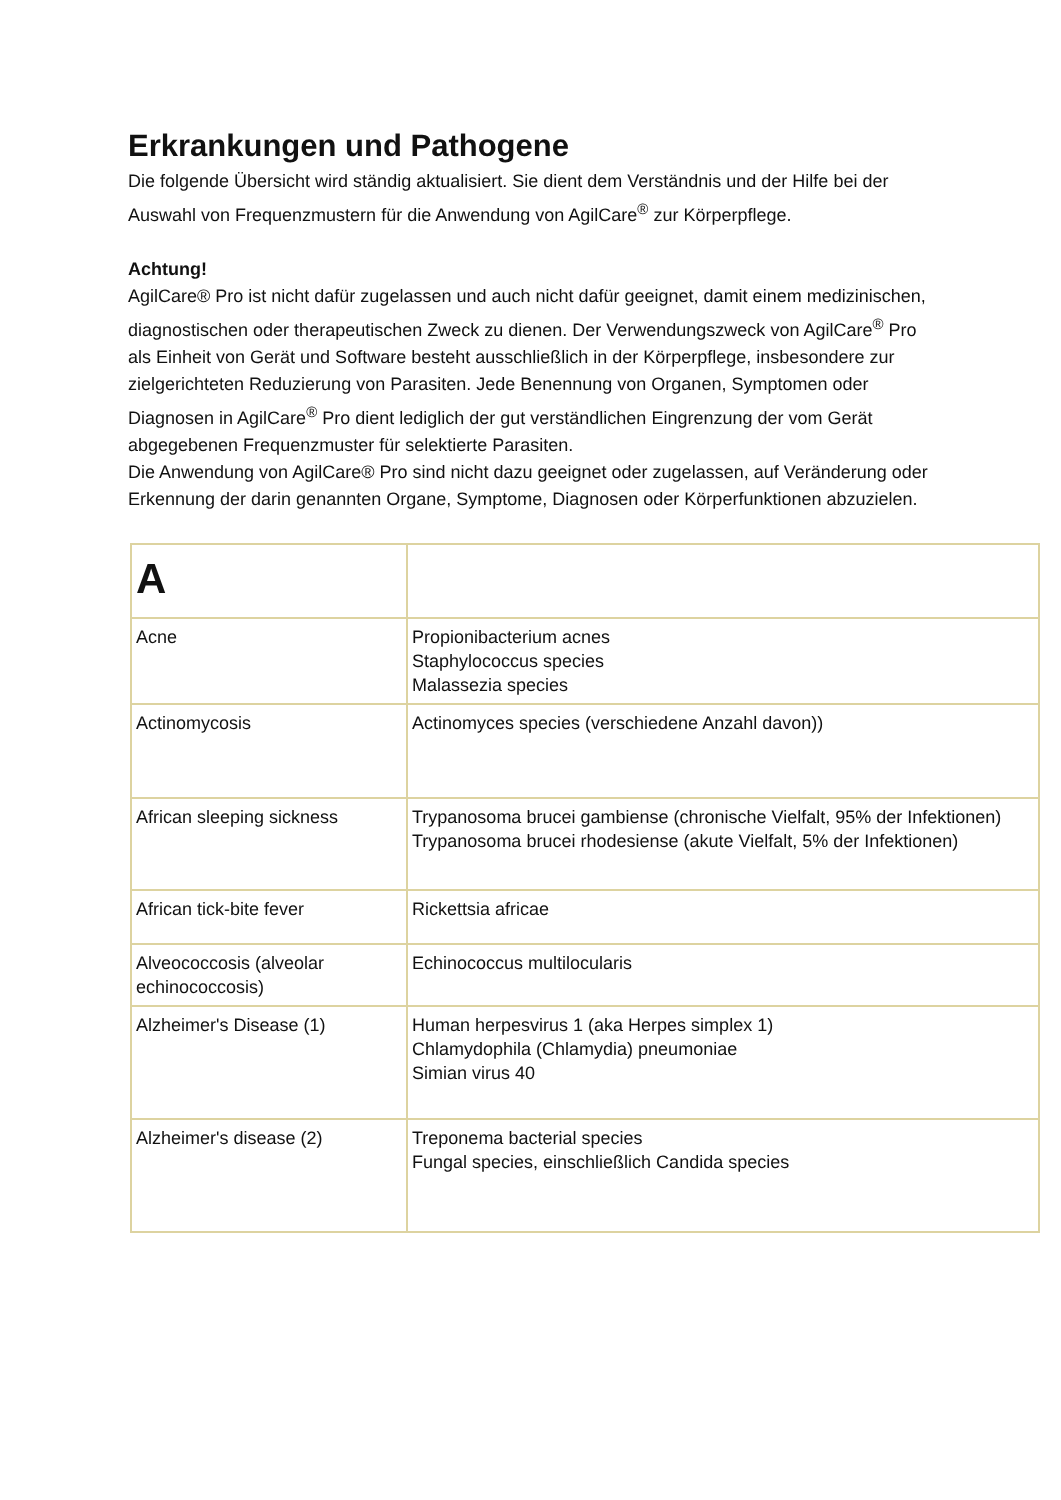Erkrankungen und Pathogene
Die folgende Übersicht wird ständig aktualisiert. Sie dient dem Verständnis und der Hilfe bei der Auswahl von Frequenzmustern für die Anwendung von AgilCare<sup>®</sup> zur Körperpflege.
Achtung!
AgilCare® Pro ist nicht dafür zugelassen und auch nicht dafür geeignet, damit einem medizinischen, diagnostischen oder therapeutischen Zweck zu dienen. Der Verwendungszweck von AgilCare<sup>®</sup> Pro als Einheit von Gerät und Software besteht ausschließlich in der Körperpflege, insbesondere zur zielgerichteten Reduzierung von Parasiten. Jede Benennung von Organen, Symptomen oder Diagnosen in AgilCare<sup>®</sup> Pro dient lediglich der gut verständlichen Eingrenzung der vom Gerät abgegebenen Frequenzmuster für selektierte Parasiten.
Die Anwendung von AgilCare® Pro sind nicht dazu geeignet oder zugelassen, auf Veränderung oder Erkennung der darin genannten Organe, Symptome, Diagnosen oder Körperfunktionen abzuzielen.
| A | |
| Acne | Propionibacterium acnes Staphylococcus species Malassezia species |
| Actinomycosis | Actinomyces species (verschiedene Anzahl davon)) |
| African sleeping sickness | Trypanosoma brucei gambiense (chronische Vielfalt, 95% der Infektionen) Trypanosoma brucei rhodesiense (akute Vielfalt, 5% der Infektionen) |
| African tick-bite fever | Rickettsia africae |
| Alveococcosis (alveolar echinococcosis) | Echinococcus multilocularis |
| Alzheimer's Disease (1) | Human herpesvirus 1 (aka Herpes simplex 1) Chlamydophila (Chlamydia) pneumoniae Simian virus 40 |
| Alzheimer's disease (2) | Treponema bacterial species Fungal species, einschließlich Candida species |